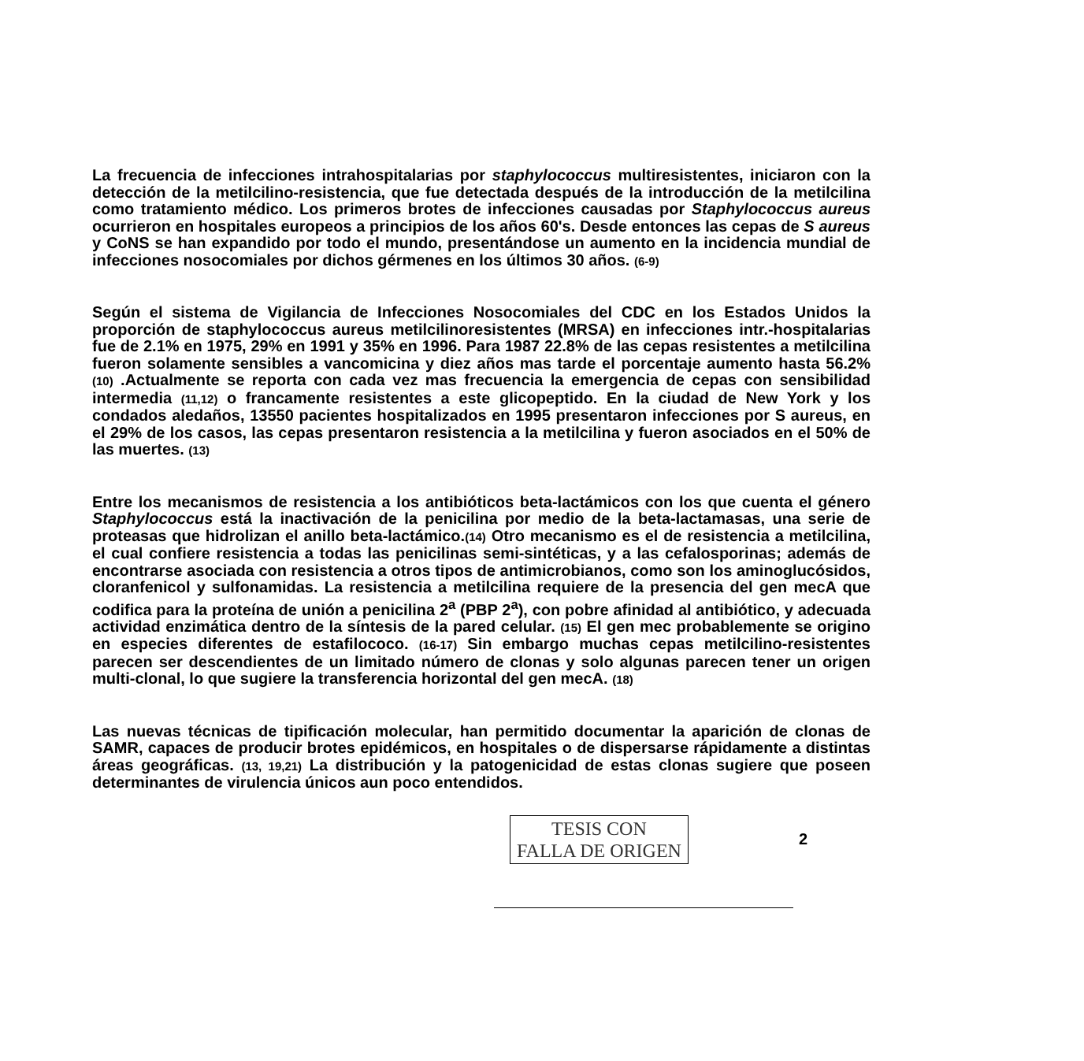La frecuencia de infecciones intrahospitalarias por staphylococcus multiresistentes, iniciaron con la detección de la metilcilino-resistencia, que fue detectada después de la introducción de la metilcilina como tratamiento médico. Los primeros brotes de infecciones causadas por Staphylococcus aureus ocurrieron en hospitales europeos a principios de los años 60's. Desde entonces las cepas de S aureus y CoNS se han expandido por todo el mundo, presentándose un aumento en la incidencia mundial de infecciones nosocomiales por dichos gérmenes en los últimos 30 años. (6-9)
Según el sistema de Vigilancia de Infecciones Nosocomiales del CDC en los Estados Unidos la proporción de staphylococcus aureus metilcilinoresistentes (MRSA) en infecciones intr.-hospitalarias fue de 2.1% en 1975, 29% en 1991 y 35% en 1996. Para 1987 22.8% de las cepas resistentes a metilcilina fueron solamente sensibles a vancomicina y diez años mas tarde el porcentaje aumento hasta 56.2% (10) .Actualmente se reporta con cada vez mas frecuencia la emergencia de cepas con sensibilidad intermedia (11,12) o francamente resistentes a este glicopeptido. En la ciudad de New York y los condados aledaños, 13550 pacientes hospitalizados en 1995 presentaron infecciones por S aureus, en el 29% de los casos, las cepas presentaron resistencia a la metilcilina y fueron asociados en el 50% de las muertes. (13)
Entre los mecanismos de resistencia a los antibióticos beta-lactámicos con los que cuenta el género Staphylococcus está la inactivación de la penicilina por medio de la beta-lactamasas, una serie de proteasas que hidrolizan el anillo beta-lactámico.(14) Otro mecanismo es el de resistencia a metilcilina, el cual confiere resistencia a todas las penicilinas semi-sintéticas, y a las cefalosporinas; además de encontrarse asociada con resistencia a otros tipos de antimicrobianos, como son los aminoglucósidos, cloranfenicol y sulfonamidas. La resistencia a metilcilina requiere de la presencia del gen mecA que codifica para la proteína de unión a penicilina 2<sup>a</sup> (PBP 2<sup>a</sup>), con pobre afinidad al antibiótico, y adecuada actividad enzimática dentro de la síntesis de la pared celular. (15) El gen mec probablemente se origino en especies diferentes de estafilococo. (16-17) Sin embargo muchas cepas metilcilino-resistentes parecen ser descendientes de un limitado número de clonas y solo algunas parecen tener un origen multi-clonal, lo que sugiere la transferencia horizontal del gen mecA. (18)
Las nuevas técnicas de tipificación molecular, han permitido documentar la aparición de clonas de SAMR, capaces de producir brotes epidémicos, en hospitales o de dispersarse rápidamente a distintas áreas geográficas. (13, 19,21) La distribución y la patogenicidad de estas clonas sugiere que poseen determinantes de virulencia únicos aun poco entendidos.
TESIS CON
FALLA DE ORIGEN
2